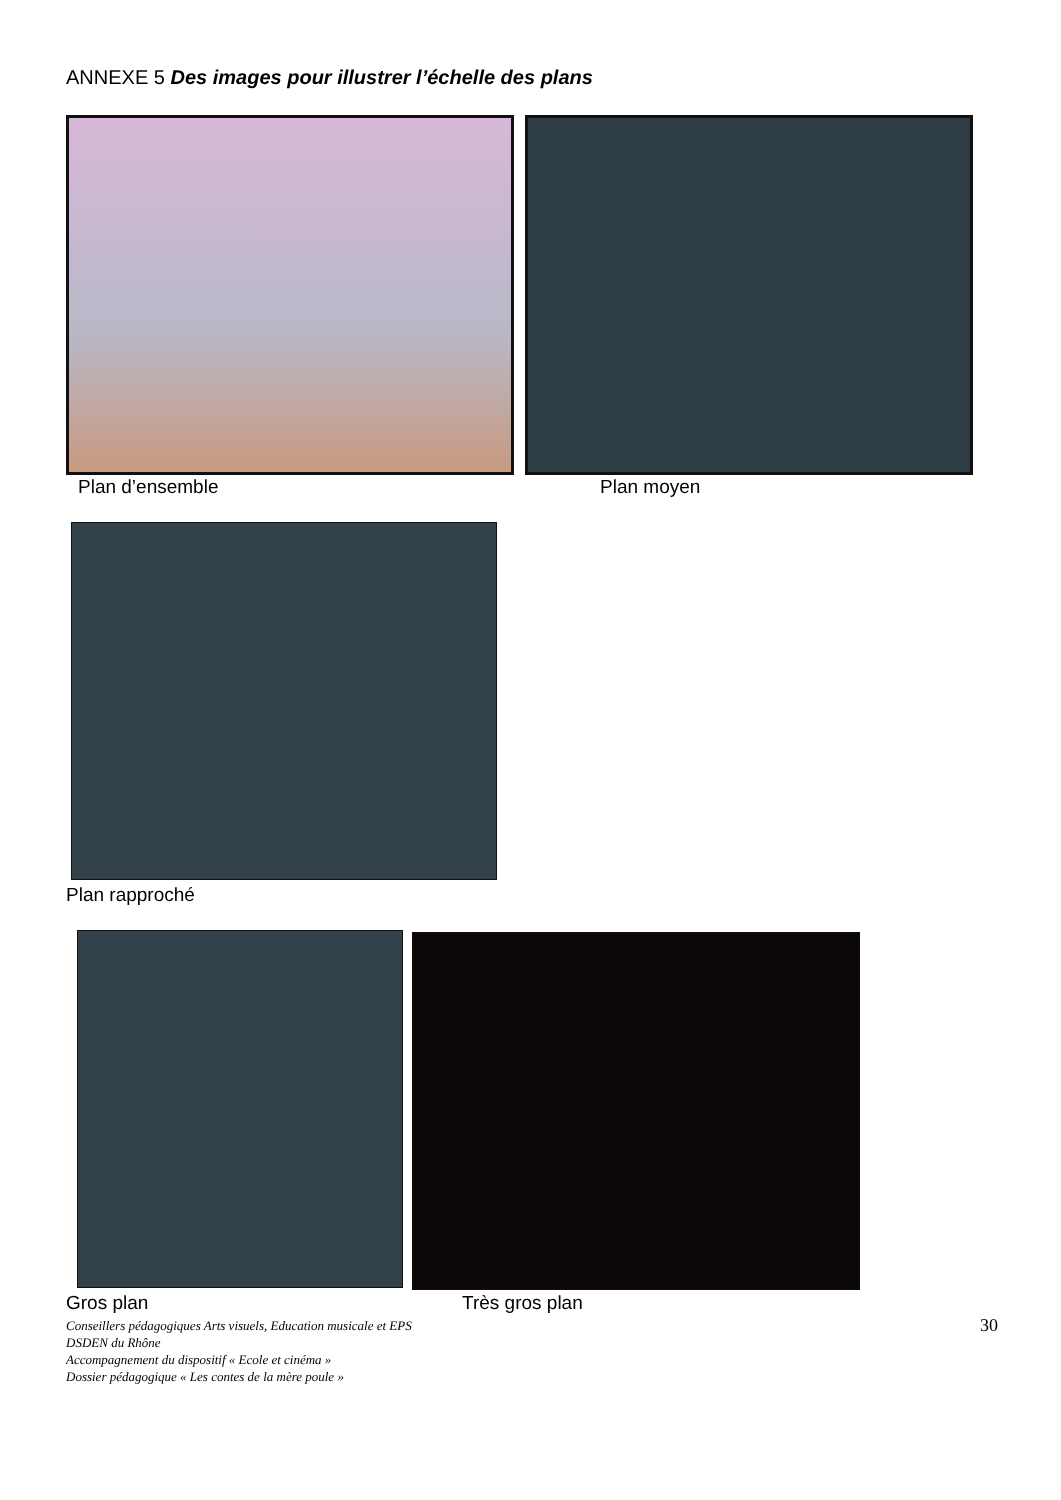ANNEXE 5 Des images pour illustrer l’échelle des plans
Plan d’ensemble Plan moyen
Plan rapproché
Gros plan Très gros plan
Conseillers pédagogiques Arts visuels, Education musicale et EPS
DSDEN du Rhône
Accompagnement du dispositif « Ecole et cinéma »
Dossier pédagogique « Les contes de la mère poule »
30